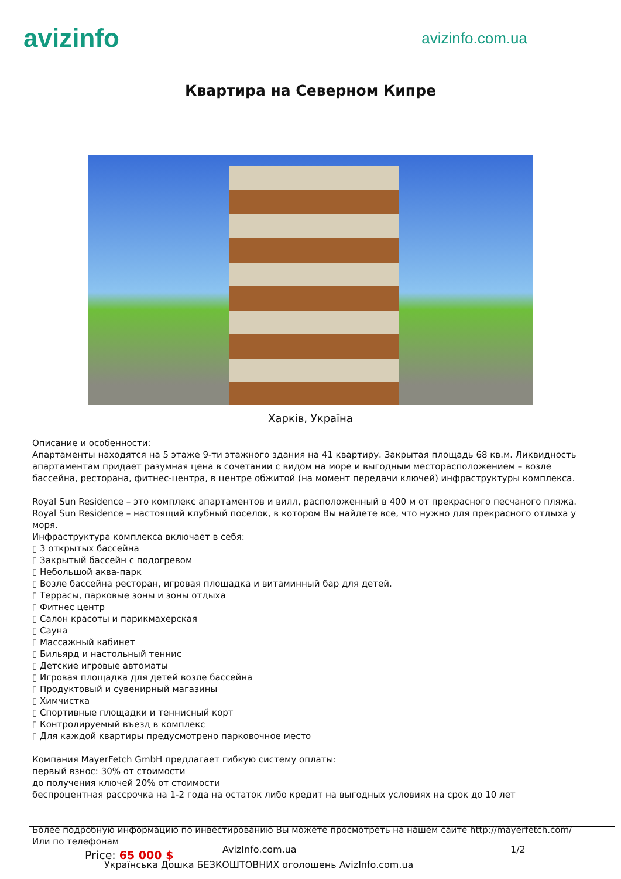avizinfo
avizinfo.com.ua
Квартира на Северном Кипре
Харків, Україна
Описание и особенности:
Апартаменты находятся на 5 этаже 9-ти этажного здания на 41 квартиру. Закрытая площадь 68 кв.м. Ликвидность апартаментам придает разумная цена в сочетании с видом на море и выгодным месторасположением – возле бассейна, ресторана, фитнес-центра, в центре обжитой (на момент передачи ключей) инфраструктуры комплекса.
Royal Sun Residence – это комплекс апартаментов и вилл, расположенный в 400 м от прекрасного песчаного пляжа. Royal Sun Residence – настоящий клубный поселок, в котором Вы найдете все, что нужно для прекрасного отдыха у моря.
Инфраструктура комплекса включает в себя:
▯ 3 открытых бассейна
▯ Закрытый бассейн с подогревом
▯ Небольшой аква-парк
▯ Возле бассейна ресторан, игровая площадка и витаминный бар для детей.
▯ Террасы, парковые зоны и зоны отдыха
▯ Фитнес центр
▯ Салон красоты и парикмахерская
▯ Сауна
▯ Массажный кабинет
▯ Бильярд и настольный теннис
▯ Детские игровые автоматы
▯ Игровая площадка для детей возле бассейна
▯ Продуктовый и сувенирный магазины
▯ Химчистка
▯ Спортивные площадки и теннисный корт
▯ Контролируемый въезд в комплекс
▯ Для каждой квартиры предусмотрено парковочное место
Компания MayerFetch GmbH предлагает гибкую систему оплаты:
первый взнос: 30% от стоимости
до получения ключей 20% от стоимости
беспроцентная рассрочка на 1-2 года на остаток либо кредит на выгодных условиях на срок до 10 лет
Более подробную информацию по инвестированию Вы можете просмотреть на нашем сайте http://mayerfetch.com/
Или по телефонам
Price: 65 000 $ AvizInfo.com.ua 1/2
Українська Дошка БЕЗКОШТОВНИХ оголошень AvizInfo.com.ua